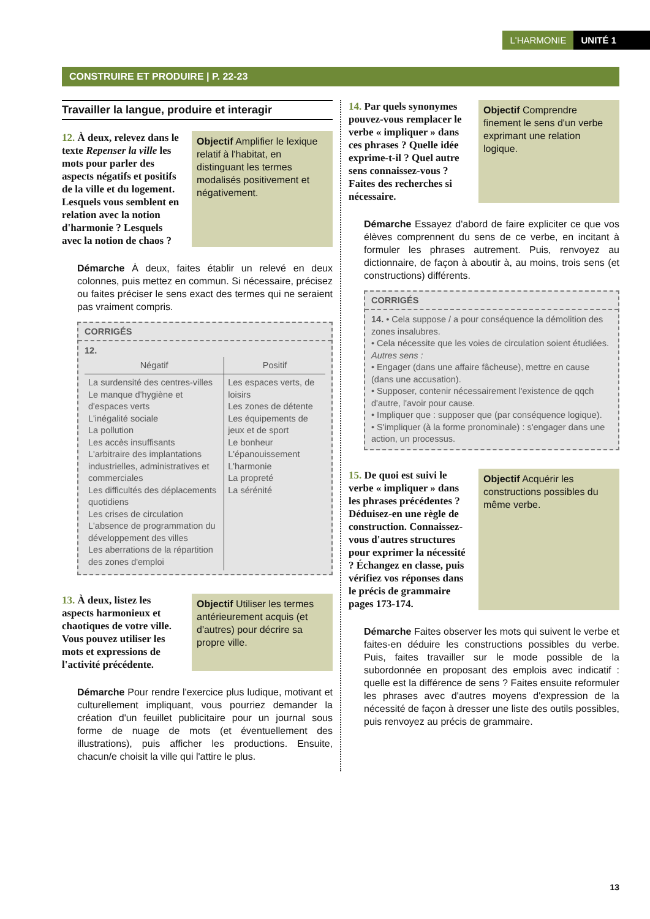L'HARMONIE UNITÉ 1
CONSTRUIRE ET PRODUIRE | P. 22-23
Travailler la langue, produire et interagir
12. À deux, relevez dans le texte Repenser la ville les mots pour parler des aspects négatifs et positifs de la ville et du logement. Lesquels vous semblent en relation avec la notion d'harmonie ? Lesquels avec la notion de chaos ?
Objectif Amplifier le lexique relatif à l'habitat, en distinguant les termes modalisés positivement et négativement.
Démarche À deux, faites établir un relevé en deux colonnes, puis mettez en commun. Si nécessaire, précisez ou faites préciser le sens exact des termes qui ne seraient pas vraiment compris.
CORRIGÉS
12.
| Négatif | Positif |
| --- | --- |
| La surdensité des centres-villes Le manque d'hygiène et d'espaces verts L'inégalité sociale La pollution Les accès insuffisants L'arbitraire des implantations industrielles, administratives et commerciales Les difficultés des déplacements quotidiens Les crises de circulation L'absence de programmation du développement des villes Les aberrations de la répartition des zones d'emploi | Les espaces verts, de loisirs Les zones de détente Les équipements de jeux et de sport Le bonheur L'épanouissement L'harmonie La propreté La sérénité |
13. À deux, listez les aspects harmonieux et chaotiques de votre ville. Vous pouvez utiliser les mots et expressions de l'activité précédente.
Objectif Utiliser les termes antérieurement acquis (et d'autres) pour décrire sa propre ville.
Démarche Pour rendre l'exercice plus ludique, motivant et culturellement impliquant, vous pourriez demander la création d'un feuillet publicitaire pour un journal sous forme de nuage de mots (et éventuellement des illustrations), puis afficher les productions. Ensuite, chacun/e choisit la ville qui l'attire le plus.
14. Par quels synonymes pouvez-vous remplacer le verbe « impliquer » dans ces phrases ? Quelle idée exprime-t-il ? Quel autre sens connaissez-vous ? Faites des recherches si nécessaire.
Objectif Comprendre finement le sens d'un verbe exprimant une relation logique.
Démarche Essayez d'abord de faire expliciter ce que vos élèves comprennent du sens de ce verbe, en incitant à formuler les phrases autrement. Puis, renvoyez au dictionnaire, de façon à aboutir à, au moins, trois sens (et constructions) différents.
CORRIGÉS
14. • Cela suppose / a pour conséquence la démolition des zones insalubres.
• Cela nécessite que les voies de circulation soient étudiées.
Autres sens :
• Engager (dans une affaire fâcheuse), mettre en cause (dans une accusation).
• Supposer, contenir nécessairement l'existence de qqch d'autre, l'avoir pour cause.
• Impliquer que : supposer que (par conséquence logique).
• S'impliquer (à la forme pronominale) : s'engager dans une action, un processus.
15. De quoi est suivi le verbe « impliquer » dans les phrases précédentes ? Déduisez-en une règle de construction. Connaissez-vous d'autres structures pour exprimer la nécessité ? Échangez en classe, puis vérifiez vos réponses dans le précis de grammaire pages 173-174.
Objectif Acquérir les constructions possibles du même verbe.
Démarche Faites observer les mots qui suivent le verbe et faites-en déduire les constructions possibles du verbe. Puis, faites travailler sur le mode possible de la subordonnée en proposant des emplois avec indicatif : quelle est la différence de sens ? Faites ensuite reformuler les phrases avec d'autres moyens d'expression de la nécessité de façon à dresser une liste des outils possibles, puis renvoyez au précis de grammaire.
13